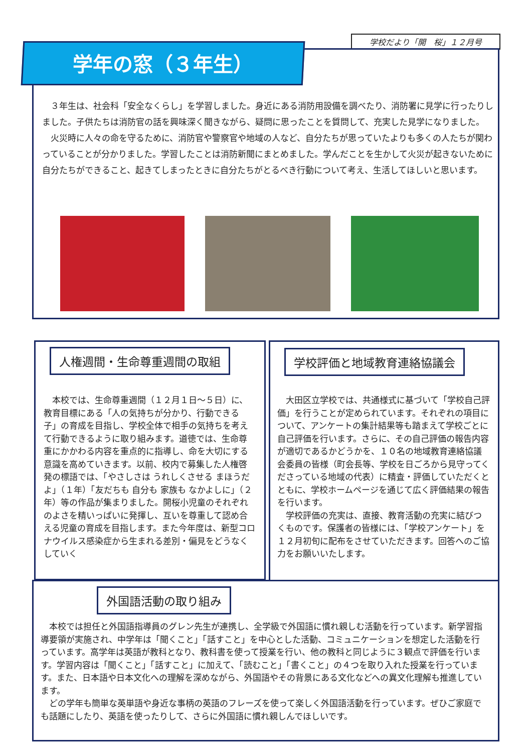学校だより「開　桜」１２月号
学年の窓（３年生）
　３年生は、社会科「安全なくらし」を学習しました。身近にある消防用設備を調べたり、消防署に見学に行ったりしました。子供たちは消防官の話を興味深く聞きながら、疑問に思ったことを質問して、充実した見学になりました。
　火災時に人々の命を守るために、消防官や警察官や地域の人など、自分たちが思っていたよりも多くの人たちが関わっていることが分かりました。学習したことは消防新聞にまとめました。学んだことを生かして火災が起きないために自分たちができること、起きてしまったときに自分たちがとるべき行動について考え、生活してほしいと思います。
人権週間・生命尊重週間の取組
　本校では、生命尊重週間（１２月１日～５日）に、教育目標にある「人の気持ちが分かり、行動できる子」の育成を目指し、学校全体で相手の気持ちを考えて行動できるように取り組みます。道徳では、生命尊重にかかわる内容を重点的に指導し、命を大切にする意識を高めていきます。以前、校内で募集した人権啓発の標語では、「やさしさは うれしくさせる まほうだよ」（１年）「友だちも 自分も 家族も なかよしに」（２年）等の作品が集まりました。開桜小児童のそれぞれのよさを精いっぱいに発揮し、互いを尊重して認め合える児童の育成を目指します。また今年度は、新型コロナウイルス感染症から生まれる差別・偏見をどうなくしていく
学校評価と地域教育連絡協議会
　大田区立学校では、共通様式に基づいて「学校自己評価」を行うことが定められています。それぞれの項目について、アンケートの集計結果等も踏まえて学校ごとに自己評価を行います。さらに、その自己評価の報告内容が適切であるかどうかを、１０名の地域教育連絡協議会委員の皆様（町会長等、学校を日ごろから見守ってくださっている地域の代表）に精査・評価していただくとともに、学校ホームページを通じて広く評価結果の報告を行います。
　学校評価の充実は、直接、教育活動の充実に結びつくものです。保護者の皆様には、「学校アンケート」を１２月初旬に配布をさせていただきます。回答へのご協力をお願いいたします。
外国語活動の取り組み
　本校では担任と外国語指導員のグレン先生が連携し、全学級で外国語に慣れ親しむ活動を行っています。新学習指導要領が実施され、中学年は「聞くこと」「話すこと」を中心とした活動、コミュニケーションを想定した活動を行っています。高学年は英語が教科となり、教科書を使って授業を行い、他の教科と同じように３観点で評価を行います。学習内容は「聞くこと」「話すこと」に加えて、「読むこと」「書くこと」の４つを取り入れた授業を行っています。また、日本語や日本文化への理解を深めながら、外国語やその背景にある文化などへの異文化理解も推進しています。
　どの学年も簡単な英単語や身近な事柄の英語のフレーズを使って楽しく外国語活動を行っています。ぜひご家庭でも話題にしたり、英語を使ったりして、さらに外国語に慣れ親しんでほしいです。